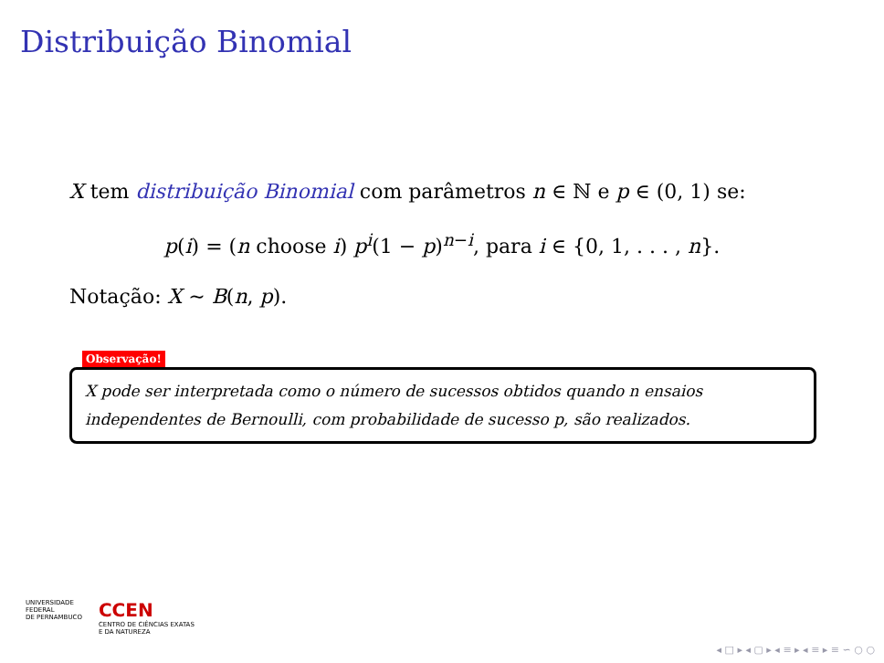Distribuição Binomial
X tem distribuição Binomial com parâmetros n ∈ ℕ e p ∈ (0, 1) se:
p(i) = (n choose i) p<sup>i</sup>(1 − p)<sup>n−i</sup>, para i ∈ {0, 1, . . . , n}.
Notação: X ∼ B(n, p).
Observação!
X pode ser interpretada como o número de sucessos obtidos quando n ensaios independentes de Bernoulli, com probabilidade de sucesso p, são realizados.
UNIVERSIDADE
FEDERAL
DE PERNAMBUCO
CCEN
CENTRO DE CIÊNCIAS EXATAS
E DA NATUREZA
◂ □ ▸ ◂ ▢ ▸ ◂ ≡ ▸ ◂ ≡ ▸ ≡ ∽ ○ ○